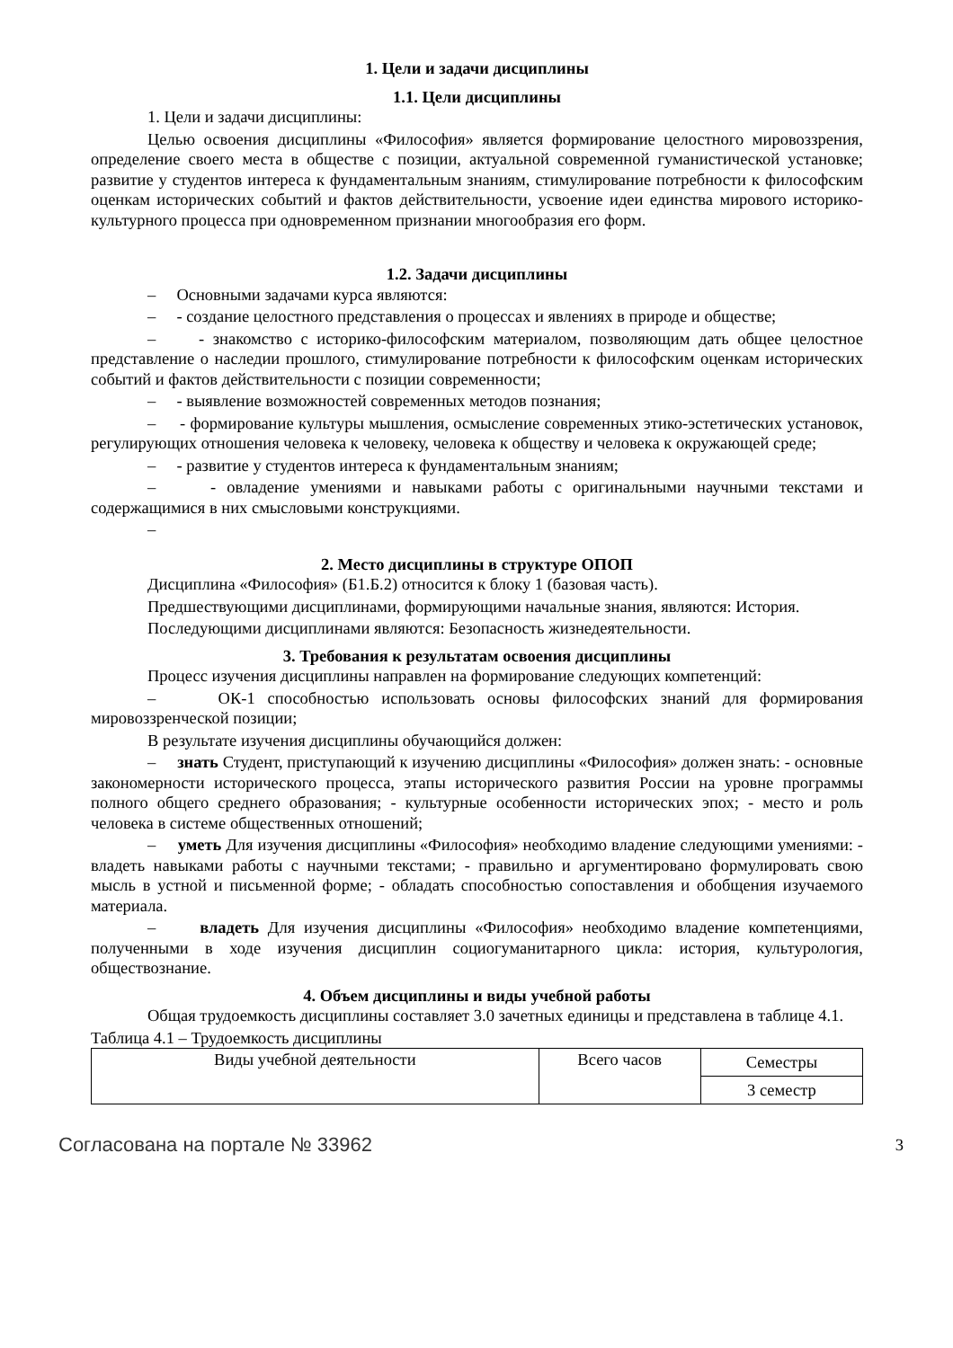1. Цели и задачи дисциплины
1.1. Цели дисциплины
1. Цели и задачи дисциплины:
Целью освоения дисциплины «Философия» является формирование целостного мировоззрения, определение своего места в обществе с позиции, актуальной современной гуманистической установке; развитие у студентов интереса к фундаментальным знаниям, стимулирование потребности к философским оценкам исторических событий и фактов действительности, усвоение идеи единства мирового историко-культурного процесса при одновременном признании многообразия его форм.
1.2. Задачи дисциплины
– Основными задачами курса являются:
– - создание целостного представления о процессах и явлениях в природе и обществе;
– - знакомство с историко-философским материалом, позволяющим дать общее целостное представление о наследии прошлого, стимулирование потребности к философским оценкам исторических событий и фактов действительности с позиции современности;
– - выявление возможностей современных методов познания;
– - формирование культуры мышления, осмысление современных этико-эстетических установок, регулирующих отношения человека к человеку, человека к обществу и человека к окружающей среде;
– - развитие у студентов интереса к фундаментальным знаниям;
– - овладение умениями и навыками работы с оригинальными научными текстами и содержащимися в них смысловыми конструкциями.
–
2. Место дисциплины в структуре ОПОП
Дисциплина «Философия» (Б1.Б.2) относится к блоку 1 (базовая часть).
Предшествующими дисциплинами, формирующими начальные знания, являются: История.
Последующими дисциплинами являются: Безопасность жизнедеятельности.
3. Требования к результатам освоения дисциплины
Процесс изучения дисциплины направлен на формирование следующих компетенций:
– ОК-1 способностью использовать основы философских знаний для формирования мировоззренческой позиции;
В результате изучения дисциплины обучающийся должен:
– знать Студент, приступающий к изучению дисциплины «Философия» должен знать: - основные закономерности исторического процесса, этапы исторического развития России на уровне программы полного общего среднего образования; - культурные особенности исторических эпох; - место и роль человека в системе общественных отношений;
– уметь Для изучения дисциплины «Философия» необходимо владение следующими умениями: - владеть навыками работы с научными текстами; - правильно и аргументировано формулировать свою мысль в устной и письменной форме; - обладать способностью сопоставления и обобщения изучаемого материала.
– владеть Для изучения дисциплины «Философия» необходимо владение компетенциями, полученными в ходе изучения дисциплин социогуманитарного цикла: история, культурология, обществознание.
4. Объем дисциплины и виды учебной работы
Общая трудоемкость дисциплины составляет 3.0 зачетных единицы и представлена в таблице 4.1.
Таблица 4.1 – Трудоемкость дисциплины
| Виды учебной деятельности | Всего часов | Семестры |
| | | 3 семестр |
Согласована на портале № 33962 3